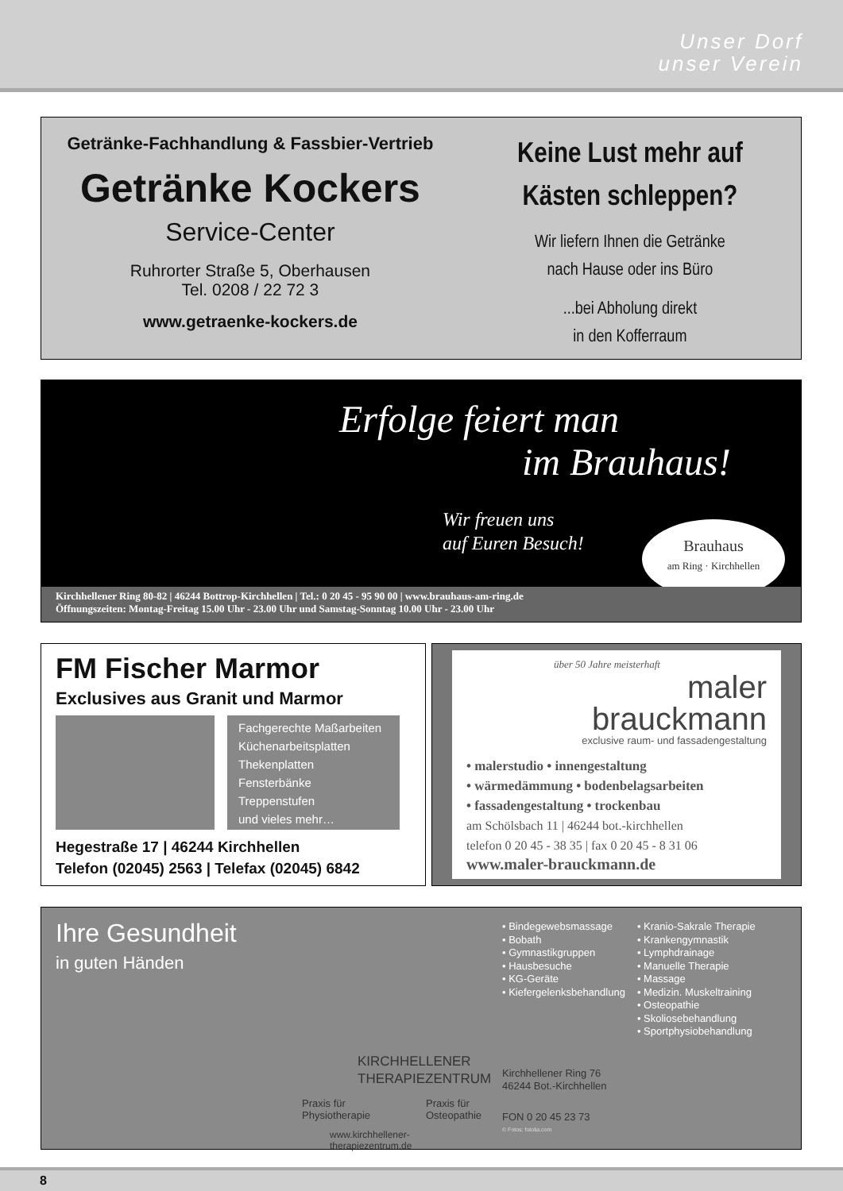Unser Dorf
unser Verein
Getränke-Fachhandlung & Fassbier-Vertrieb
Getränke Kockers
Service-Center
Ruhrorter Straße 5, Oberhausen
Tel. 0208 / 22 72 3
www.getraenke-kockers.de
Keine Lust mehr auf
Kästen schleppen?
Wir liefern Ihnen die Getränke
nach Hause oder ins Büro
...bei Abholung direkt
in den Kofferraum
Erfolge feiert man
im Brauhaus!
Wir freuen uns
auf Euren Besuch!
Brauhaus
am Ring · Kirchhellen
Kirchhellener Ring 80-82 | 46244 Bottrop-Kirchhellen | Tel.: 0 20 45 - 95 90 00 | www.brauhaus-am-ring.de
Öffnungszeiten: Montag-Freitag 15.00 Uhr - 23.00 Uhr und Samstag-Sonntag 10.00 Uhr - 23.00 Uhr
FM Fischer Marmor
Exclusives aus Granit und Marmor
Fachgerechte Maßarbeiten
Küchenarbeitsplatten
Thekenplatten
Fensterbänke
Treppenstufen
und vieles mehr…
Hegestraße 17 | 46244 Kirchhellen
Telefon (02045) 2563 | Telefax (02045) 6842
über 50 Jahre meisterhaft
maler
brauckmann
exclusive raum- und fassadengestaltung
• malerstudio • innengestaltung
• wärmedämmung • bodenbelagsarbeiten
• fassadengestaltung • trockenbau
am Schölsbach 11 | 46244 bot.-kirchhellen
telefon 0 20 45 - 38 35 | fax 0 20 45 - 8 31 06
www.maler-brauckmann.de
Ihre Gesundheit
in guten Händen
KIRCHHELLENER
THERAPIEZENTRUM
Praxis für
Physiotherapie Praxis für
Osteopathie
www.kirchhellener-therapiezentrum.de
• Bindegewebsmassage
• Bobath
• Gymnastikgruppen
• Hausbesuche
• KG-Geräte
• Kiefergelenksbehandlung
• Kranio-Sakrale Therapie
• Krankengymnastik
• Lymphdrainage
• Manuelle Therapie
• Massage
• Medizin. Muskeltraining
• Osteopathie
• Skoliosebehandlung
• Sportphysiobehandlung
Kirchhellener Ring 76
46244 Bot.-Kirchhellen
FON 0 20 45 23 73
© Fotos: fotolia.com
8